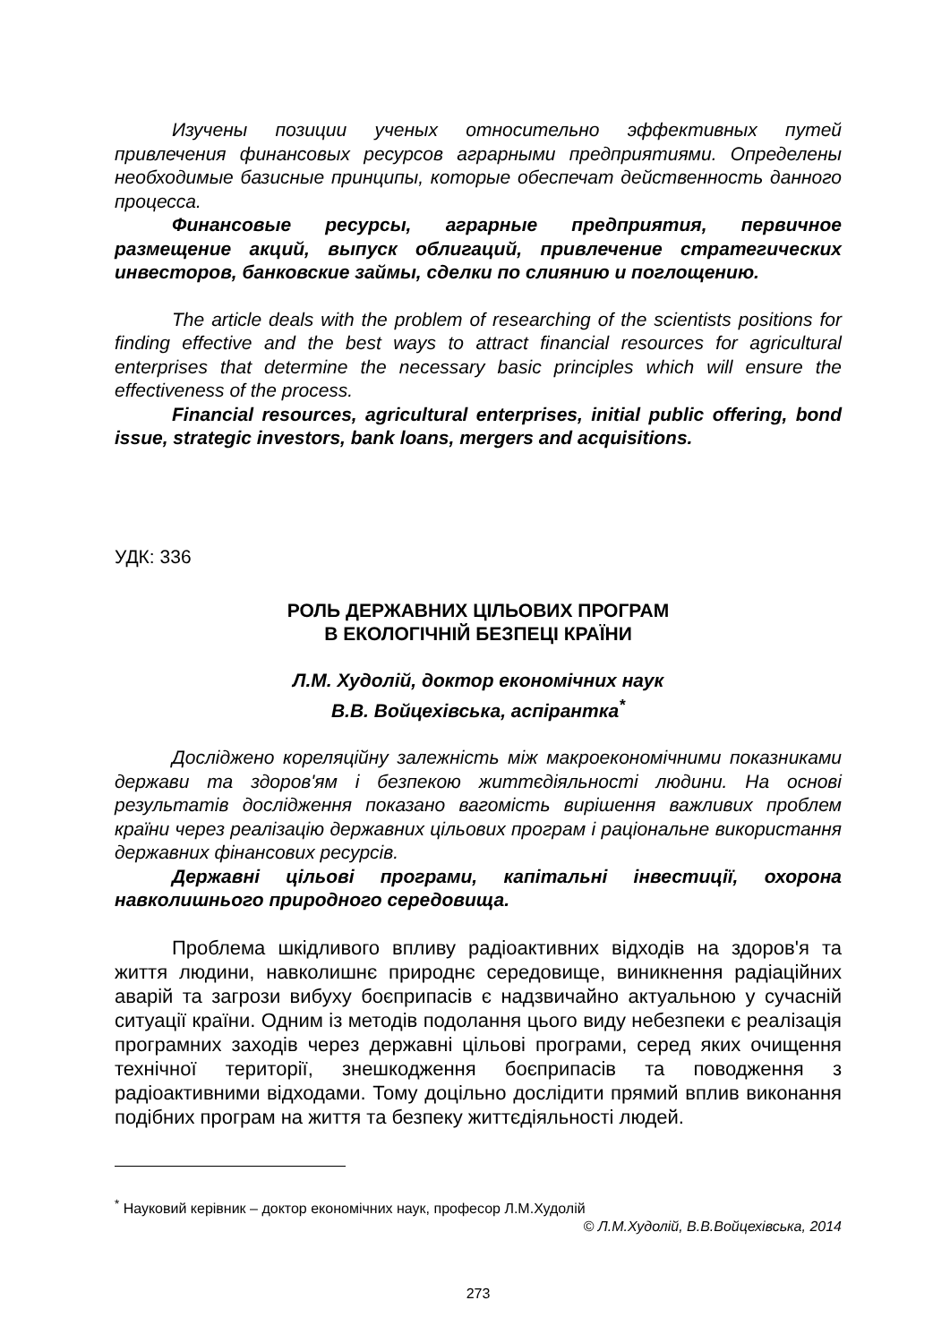Изучены позиции ученых относительно эффективных путей привлечения финансовых ресурсов аграрными предприятиями. Определены необходимые базисные принципы, которые обеспечат действенность данного процесса.
Финансовые ресурсы, аграрные предприятия, первичное размещение акций, выпуск облигаций, привлечение стратегических инвесторов, банковские займы, сделки по слиянию и поглощению.
The article deals with the problem of researching of the scientists positions for finding effective and the best ways to attract financial resources for agricultural enterprises that determine the necessary basic principles which will ensure the effectiveness of the process.
Financial resources, agricultural enterprises, initial public offering, bond issue, strategic investors, bank loans, mergers and acquisitions.
УДК: 336
РОЛЬ ДЕРЖАВНИХ ЦІЛЬОВИХ ПРОГРАМ
В ЕКОЛОГІЧНІЙ БЕЗПЕЦІ КРАЇНИ
Л.М. Худолій, доктор економічних наук
В.В. Войцехівська, аспірантка<sup>*</sup>
Досліджено кореляційну залежність між макроекономічними показниками держави та здоров'ям і безпекою життєдіяльності людини. На основі результатів дослідження показано вагомість вирішення важливих проблем країни через реалізацію державних цільових програм і раціональне використання державних фінансових ресурсів.
Державні цільові програми, капітальні інвестиції, охорона навколишнього природного середовища.
Проблема шкідливого впливу радіоактивних відходів на здоров'я та життя людини, навколишнє природнє середовище, виникнення радіаційних аварій та загрози вибуху боєприпасів є надзвичайно актуальною у сучасній ситуації країни. Одним із методів подолання цього виду небезпеки є реалізація програмних заходів через державні цільові програми, серед яких очищення технічної території, знешкодження боєприпасів та поводження з радіоактивними відходами. Тому доцільно дослідити прямий вплив виконання подібних програм на життя та безпеку життєдіяльності людей.
<sup>*</sup> Науковий керівник – доктор економічних наук, професор Л.М.Худолій
© Л.М.Худолій, В.В.Войцехівська, 2014
273